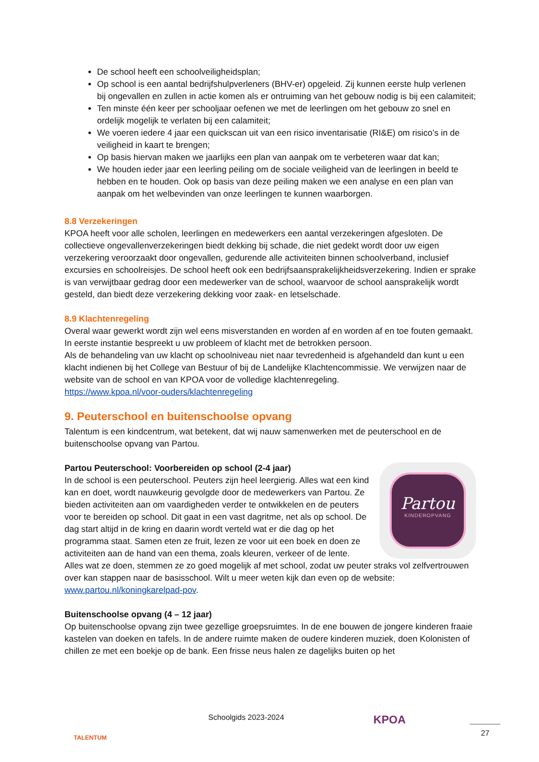De school heeft een schoolveiligheidsplan;
Op school is een aantal bedrijfshulpverleners (BHV-er) opgeleid. Zij kunnen eerste hulp verlenen bij ongevallen en zullen in actie komen als er ontruiming van het gebouw nodig is bij een calamiteit;
Ten minste één keer per schooljaar oefenen we met de leerlingen om het gebouw zo snel en ordelijk mogelijk te verlaten bij een calamiteit;
We voeren iedere 4 jaar een quickscan uit van een risico inventarisatie (RI&E) om risico’s in de veiligheid in kaart te brengen;
Op basis hiervan maken we jaarlijks een plan van aanpak om te verbeteren waar dat kan;
We houden ieder jaar een leerling peiling om de sociale veiligheid van de leerlingen in beeld te hebben en te houden. Ook op basis van deze peiling maken we een analyse en een plan van aanpak om het welbevinden van onze leerlingen te kunnen waarborgen.
8.8 Verzekeringen
KPOA heeft voor alle scholen, leerlingen en medewerkers een aantal verzekeringen afgesloten. De collectieve ongevallenverzekeringen biedt dekking bij schade, die niet gedekt wordt door uw eigen verzekering veroorzaakt door ongevallen, gedurende alle activiteiten binnen schoolverband, inclusief excursies en schoolreisjes. De school heeft ook een bedrijfsaansprakelijkheidsverzekering. Indien er sprake is van verwijtbaar gedrag door een medewerker van de school, waarvoor de school aansprakelijk wordt gesteld, dan biedt deze verzekering dekking voor zaak- en letselschade.
8.9 Klachtenregeling
Overal waar gewerkt wordt zijn wel eens misverstanden en worden af en worden af en toe fouten gemaakt. In eerste instantie bespreekt u uw probleem of klacht met de betrokken persoon.
Als de behandeling van uw klacht op schoolniveau niet naar tevredenheid is afgehandeld dan kunt u een klacht indienen bij het College van Bestuur of bij de Landelijke Klachtencommissie. We verwijzen naar de website van de school en van KPOA voor de volledige klachtenregeling.
https://www.kpoa.nl/voor-ouders/klachtenregeling
9. Peuterschool en buitenschoolse opvang
Talentum is een kindcentrum, wat betekent, dat wij nauw samenwerken met de peuterschool en de buitenschoolse opvang van Partou.
Partou
KINDEROPVANG
Partou Peuterschool: Voorbereiden op school (2-4 jaar)
In de school is een peuterschool. Peuters zijn heel leergierig. Alles wat een kind kan en doet, wordt nauwkeurig gevolgde door de medewerkers van Partou. Ze bieden activiteiten aan om vaardigheden verder te ontwikkelen en de peuters voor te bereiden op school. Dit gaat in een vast dagritme, net als op school. De dag start altijd in de kring en daarin wordt verteld wat er die dag op het programma staat. Samen eten ze fruit, lezen ze voor uit een boek en doen ze activiteiten aan de hand van een thema, zoals kleuren, verkeer of de lente. Alles wat ze doen, stemmen ze zo goed mogelijk af met school, zodat uw peuter straks vol zelfvertrouwen over kan stappen naar de basisschool. Wilt u meer weten kijk dan even op de website: www.partou.nl/koningkarelpad-pov.
Buitenschoolse opvang (4 – 12 jaar)
Op buitenschoolse opvang zijn twee gezellige groepsruimtes. In de ene bouwen de jongere kinderen fraaie kastelen van doeken en tafels. In de andere ruimte maken de oudere kinderen muziek, doen Kolonisten of chillen ze met een boekje op de bank. Een frisse neus halen ze dagelijks buiten op het
TALENTUM
Schoolgids 2023-2024
KPOA
27